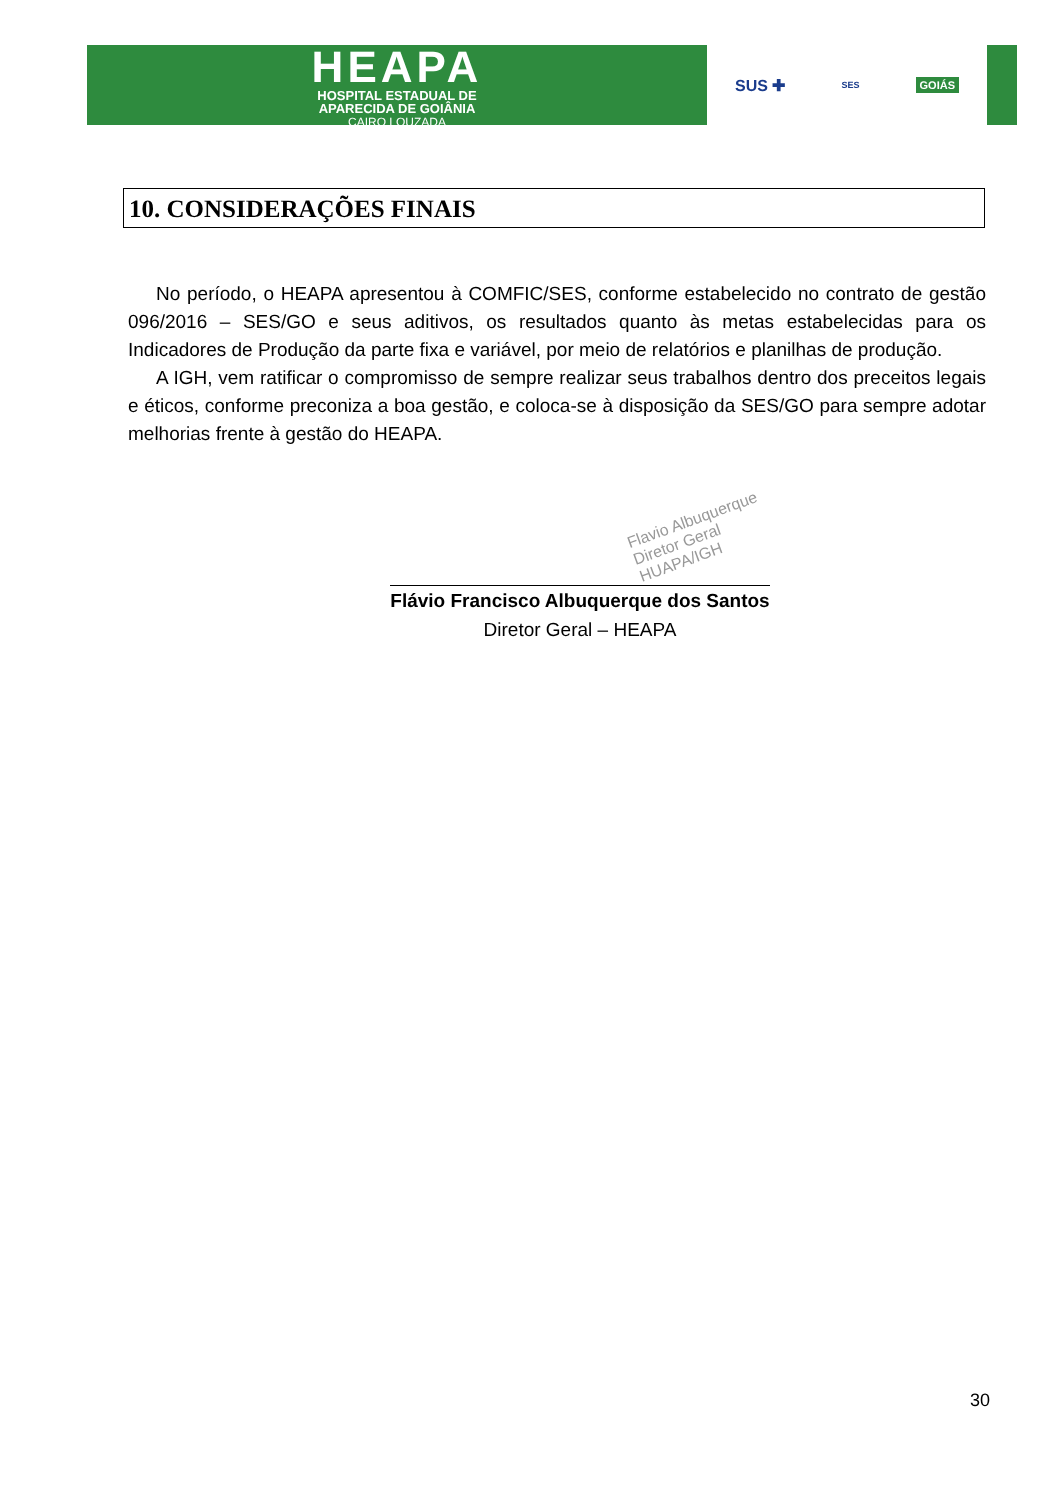HEAPA
HOSPITAL ESTADUAL DE
APARECIDA DE GOIÂNIA
CAIRO LOUZADA
SUS ✚ SES GOIÁS
10. CONSIDERAÇÕES FINAIS
No período, o HEAPA apresentou à COMFIC/SES, conforme estabelecido no contrato de gestão 096/2016 – SES/GO e seus aditivos, os resultados quanto às metas estabelecidas para os Indicadores de Produção da parte fixa e variável, por meio de relatórios e planilhas de produção.
A IGH, vem ratificar o compromisso de sempre realizar seus trabalhos dentro dos preceitos legais e éticos, conforme preconiza a boa gestão, e coloca-se à disposição da SES/GO para sempre adotar melhorias frente à gestão do HEAPA.
Flavio Albuquerque
Diretor Geral
HUAPA/IGH
Flávio Francisco Albuquerque dos Santos
Diretor Geral – HEAPA
30